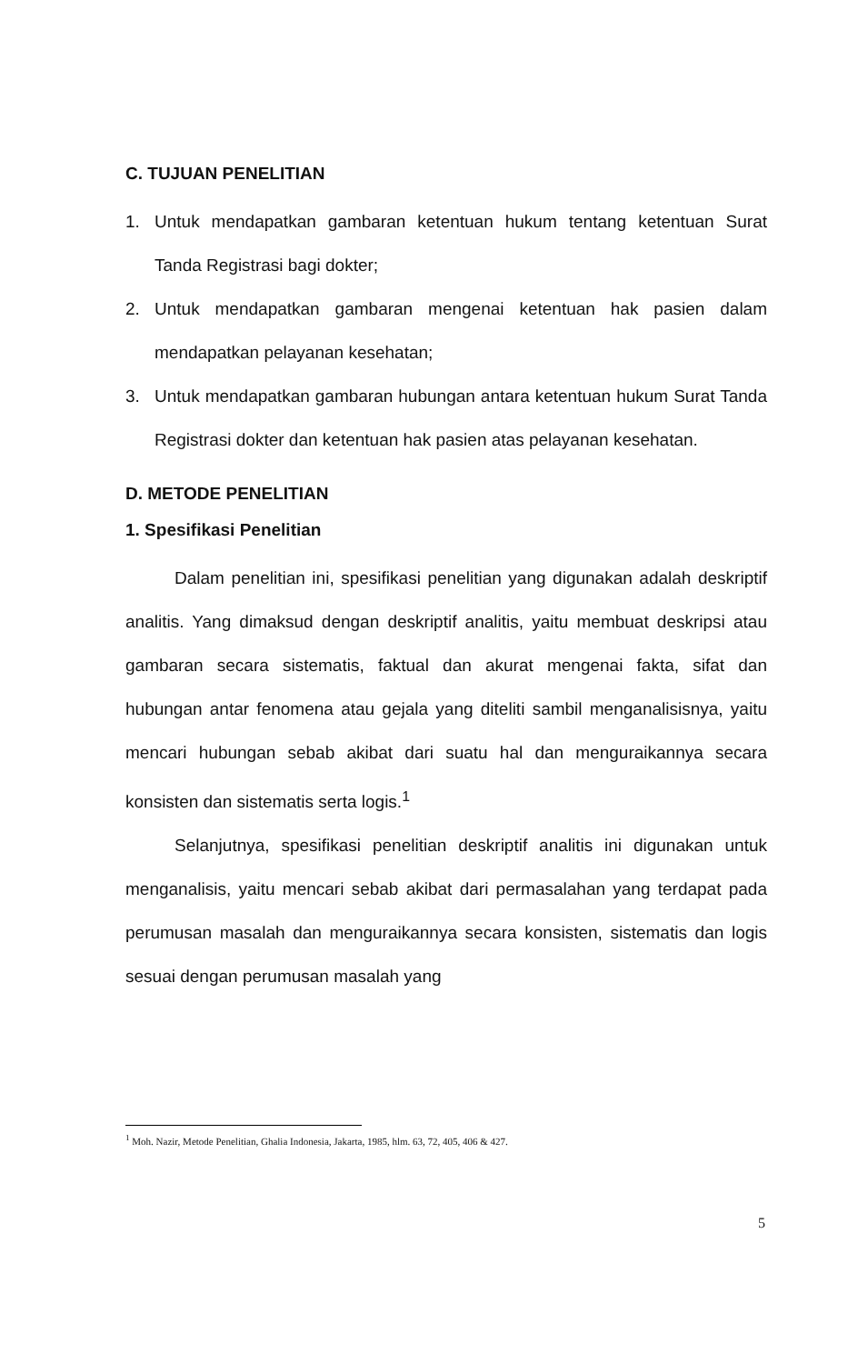C. TUJUAN PENELITIAN
1. Untuk mendapatkan gambaran ketentuan hukum tentang ketentuan Surat Tanda Registrasi bagi dokter;
2. Untuk mendapatkan gambaran mengenai ketentuan hak pasien dalam mendapatkan pelayanan kesehatan;
3. Untuk mendapatkan gambaran hubungan antara ketentuan hukum Surat Tanda Registrasi dokter dan ketentuan hak pasien atas pelayanan kesehatan.
D. METODE PENELITIAN
1. Spesifikasi Penelitian
Dalam penelitian ini, spesifikasi penelitian yang digunakan adalah deskriptif analitis. Yang dimaksud dengan deskriptif analitis, yaitu membuat deskripsi atau gambaran secara sistematis, faktual dan akurat mengenai fakta, sifat dan hubungan antar fenomena atau gejala yang diteliti sambil menganalisisnya, yaitu mencari hubungan sebab akibat dari suatu hal dan menguraikannya secara konsisten dan sistematis serta logis.<sup>1</sup>
Selanjutnya, spesifikasi penelitian deskriptif analitis ini digunakan untuk menganalisis, yaitu mencari sebab akibat dari permasalahan yang terdapat pada perumusan masalah dan menguraikannya secara konsisten, sistematis dan logis sesuai dengan perumusan masalah yang
<sup>1</sup> Moh. Nazir, Metode Penelitian, Ghalia Indonesia, Jakarta, 1985, hlm. 63, 72, 405, 406 & 427.
5